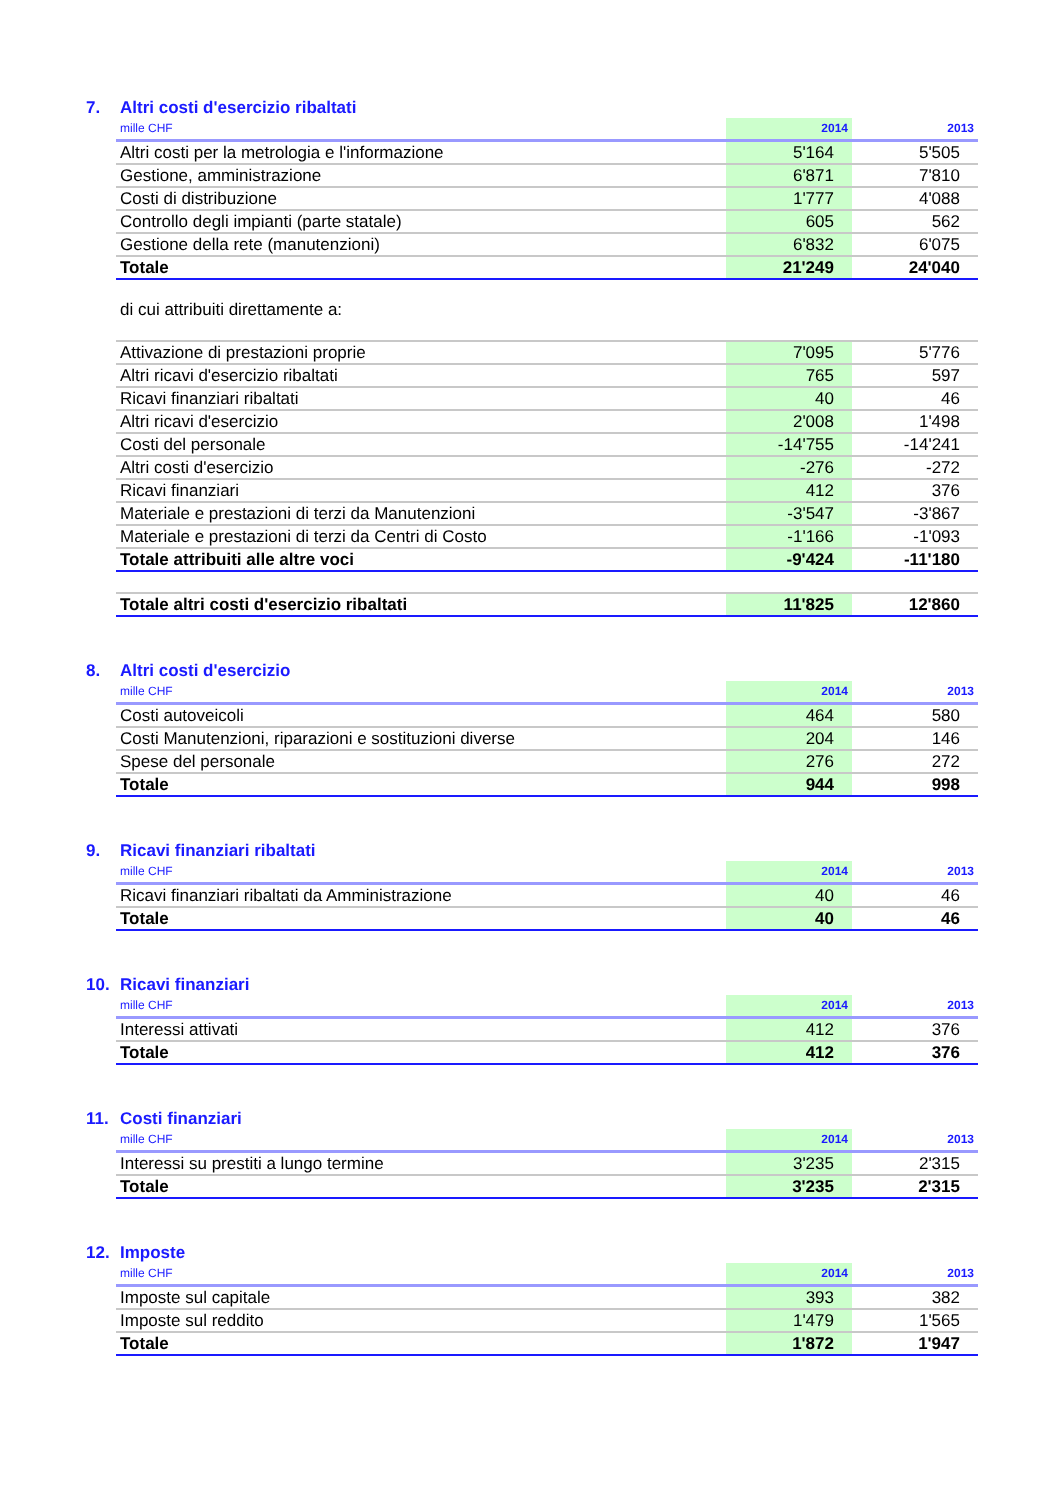7. Altri costi d'esercizio ribaltati
| mille CHF | 2014 | 2013 |
| --- | --- | --- |
| Altri costi per la metrologia e l'informazione | 5'164 | 5'505 |
| Gestione, amministrazione | 6'871 | 7'810 |
| Costi di distribuzione | 1'777 | 4'088 |
| Controllo degli impianti (parte statale) | 605 | 562 |
| Gestione della rete (manutenzioni) | 6'832 | 6'075 |
| Totale | 21'249 | 24'040 |
di cui attribuiti direttamente a:
| Attivazione di prestazioni proprie | 7'095 | 5'776 |
| Altri ricavi d'esercizio ribaltati | 765 | 597 |
| Ricavi finanziari ribaltati | 40 | 46 |
| Altri ricavi d'esercizio | 2'008 | 1'498 |
| Costi del personale | -14'755 | -14'241 |
| Altri costi d'esercizio | -276 | -272 |
| Ricavi finanziari | 412 | 376 |
| Materiale e prestazioni di terzi da Manutenzioni | -3'547 | -3'867 |
| Materiale e prestazioni di terzi da Centri di Costo | -1'166 | -1'093 |
| Totale attribuiti alle altre voci | -9'424 | -11'180 |
| Totale altri costi d'esercizio ribaltati | 11'825 | 12'860 |
8. Altri costi d'esercizio
| mille CHF | 2014 | 2013 |
| --- | --- | --- |
| Costi autoveicoli | 464 | 580 |
| Costi Manutenzioni, riparazioni e sostituzioni diverse | 204 | 146 |
| Spese del personale | 276 | 272 |
| Totale | 944 | 998 |
9. Ricavi finanziari ribaltati
| mille CHF | 2014 | 2013 |
| --- | --- | --- |
| Ricavi finanziari ribaltati da Amministrazione | 40 | 46 |
| Totale | 40 | 46 |
10. Ricavi finanziari
| mille CHF | 2014 | 2013 |
| --- | --- | --- |
| Interessi attivati | 412 | 376 |
| Totale | 412 | 376 |
11. Costi finanziari
| mille CHF | 2014 | 2013 |
| --- | --- | --- |
| Interessi su prestiti a lungo termine | 3'235 | 2'315 |
| Totale | 3'235 | 2'315 |
12. Imposte
| mille CHF | 2014 | 2013 |
| --- | --- | --- |
| Imposte sul capitale | 393 | 382 |
| Imposte sul reddito | 1'479 | 1'565 |
| Totale | 1'872 | 1'947 |